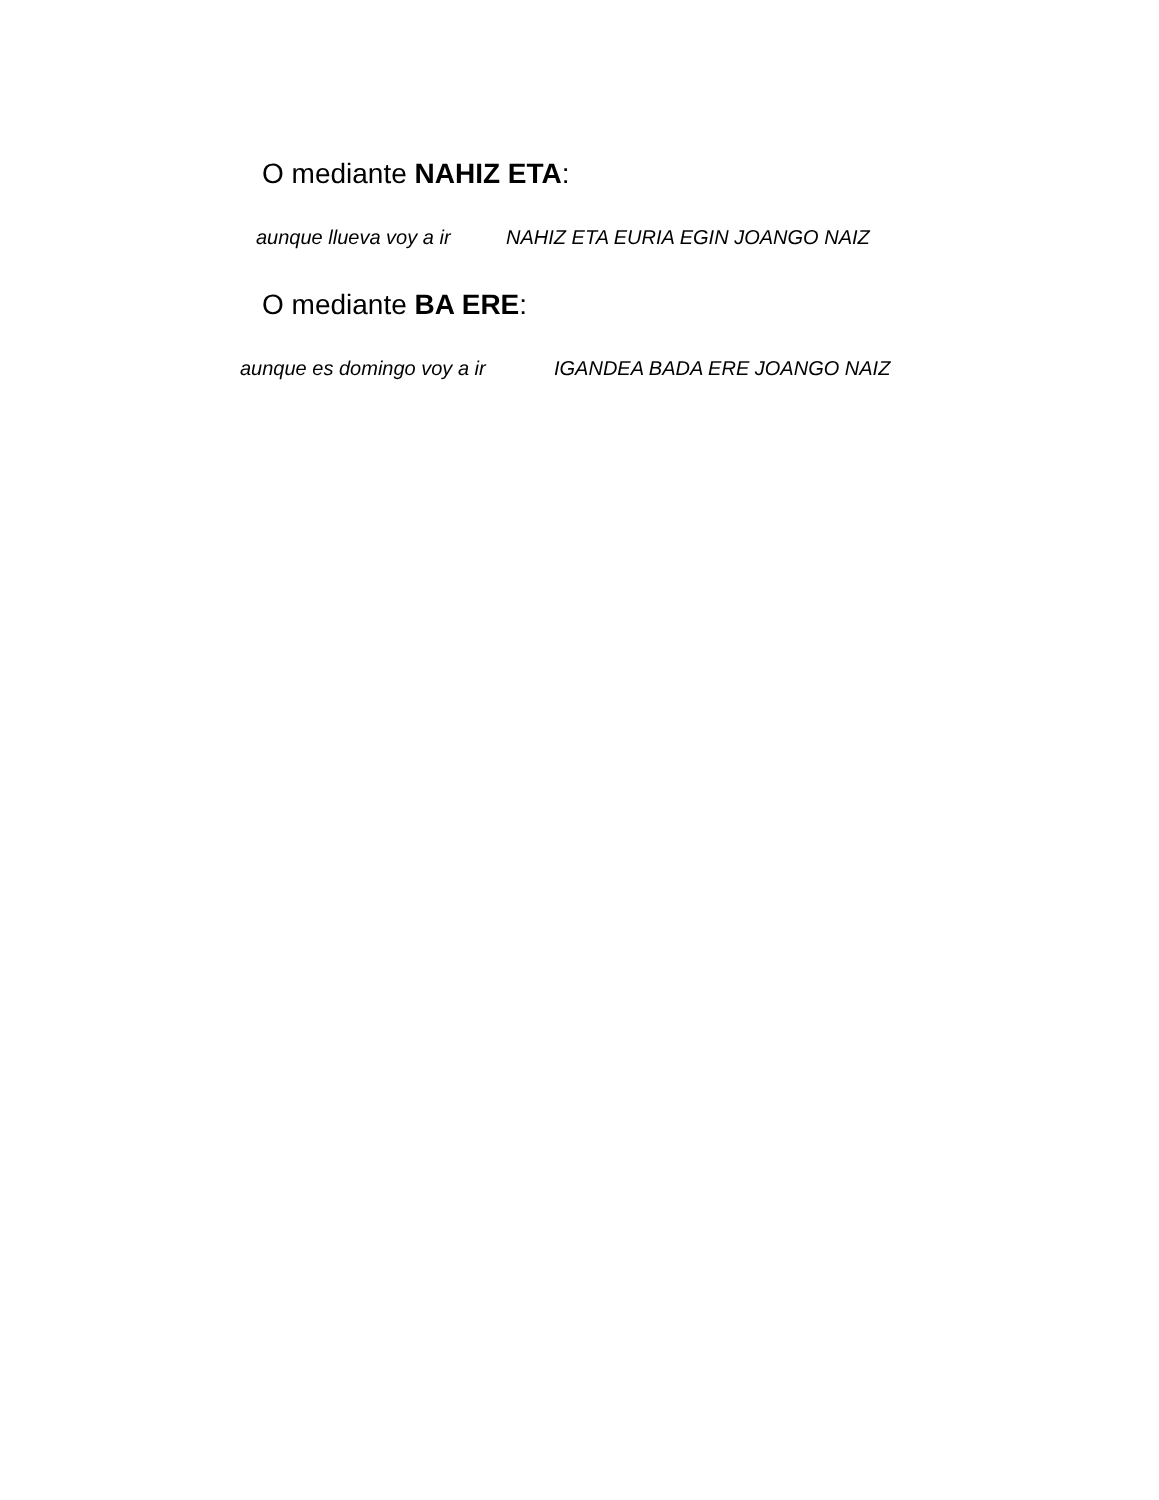O mediante NAHIZ ETA:
aunque llueva voy a ir NAHIZ ETA EURIA EGIN JOANGO NAIZ
O mediante BA ERE:
aunque es domingo voy a ir IGANDEA BADA ERE JOANGO NAIZ